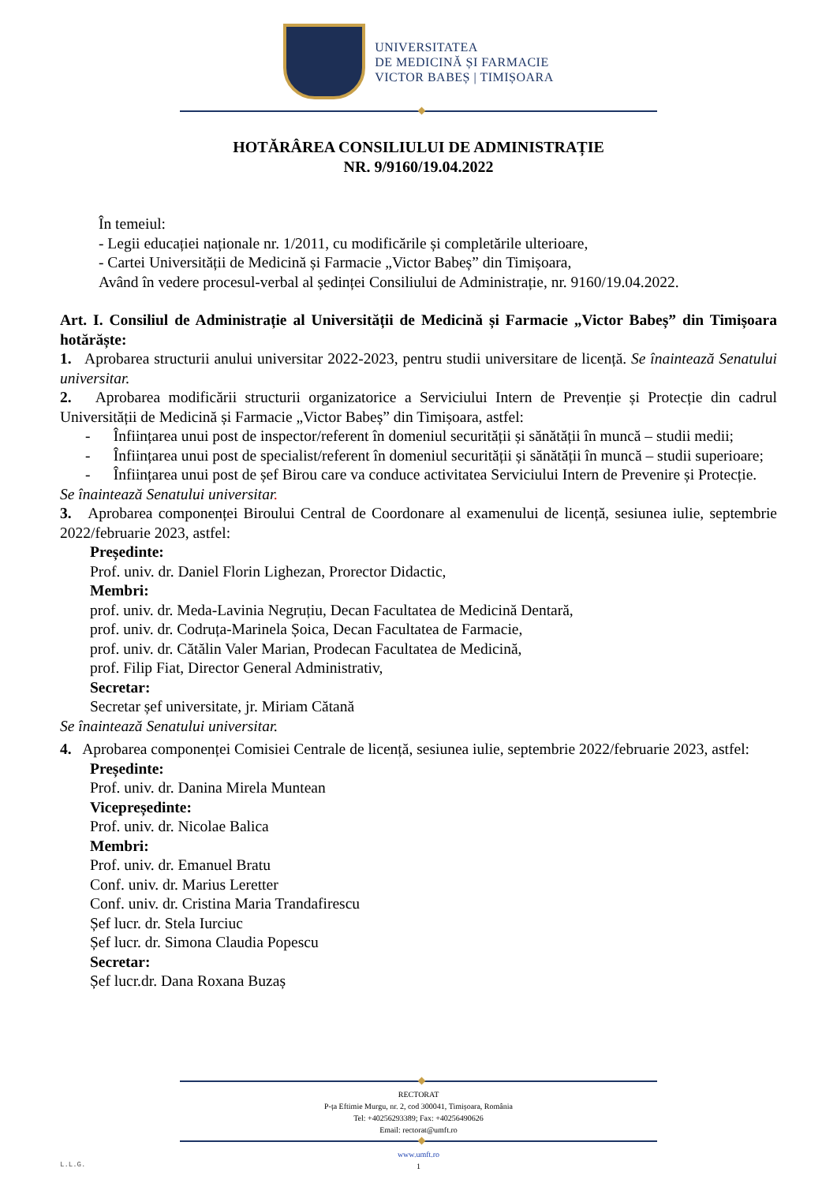UNIVERSITATEA
DE MEDICINĂ ȘI FARMACIE
VICTOR BABEȘ | TIMIȘOARA
HOTĂRÂREA CONSILIULUI DE ADMINISTRAȚIE
NR. 9/9160/19.04.2022
În temeiul:
- Legii educației naționale nr. 1/2011, cu modificările și completările ulterioare,
- Cartei Universității de Medicină și Farmacie „Victor Babeș” din Timișoara,
Având în vedere procesul-verbal al ședinței Consiliului de Administrație, nr. 9160/19.04.2022.
Art. I. Consiliul de Administrație al Universității de Medicină și Farmacie „Victor Babeș” din Timișoara hotărăște:
1. Aprobarea structurii anului universitar 2022-2023, pentru studii universitare de licență. Se înaintează Senatului universitar.
2. Aprobarea modificării structurii organizatorice a Serviciului Intern de Prevenție și Protecție din cadrul Universității de Medicină și Farmacie „Victor Babeș” din Timișoara, astfel:
- Înființarea unui post de inspector/referent în domeniul securității și sănătății în muncă – studii medii;
- Înființarea unui post de specialist/referent în domeniul securității și sănătății în muncă – studii superioare;
- Înființarea unui post de șef Birou care va conduce activitatea Serviciului Intern de Prevenire și Protecție.
Se înaintează Senatului universitar.
3. Aprobarea componenței Biroului Central de Coordonare al examenului de licență, sesiunea iulie, septembrie 2022/februarie 2023, astfel:
Președinte:
Prof. univ. dr. Daniel Florin Lighezan, Prorector Didactic,
Membri:
prof. univ. dr. Meda-Lavinia Negruțiu, Decan Facultatea de Medicină Dentară,
prof. univ. dr. Codruța-Marinela Șoica, Decan Facultatea de Farmacie,
prof. univ. dr. Cătălin Valer Marian, Prodecan Facultatea de Medicină,
prof. Filip Fiat, Director General Administrativ,
Secretar:
Secretar șef universitate, jr. Miriam Cătană
Se înaintează Senatului universitar.
4. Aprobarea componenței Comisiei Centrale de licență, sesiunea iulie, septembrie 2022/februarie 2023, astfel:
Președinte:
Prof. univ. dr. Danina Mirela Muntean
Vicepreședinte:
Prof. univ. dr. Nicolae Balica
Membri:
Prof. univ. dr. Emanuel Bratu
Conf. univ. dr. Marius Leretter
Conf. univ. dr. Cristina Maria Trandafirescu
Șef lucr. dr. Stela Iurciuc
Șef lucr. dr. Simona Claudia Popescu
Secretar:
Șef lucr.dr. Dana Roxana Buzaș
RECTORAT
P-ța Eftimie Murgu, nr. 2, cod 300041, Timișoara, România
Tel: +40256293389; Fax: +40256490626
Email: rectorat@umft.ro
www.umft.ro
1
L.L.G.